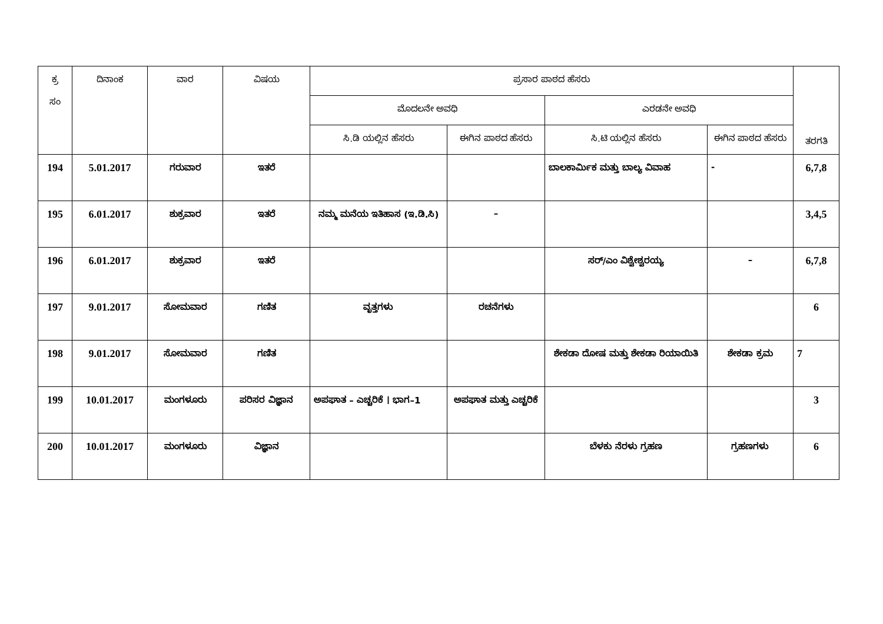| ಕ್ರ ಸಂ | ದಿನಾಂಕ | ವಾರ | ವಿಷಯ | ಪ್ರಸಾರ ಪಾಠದ ಹೆಸರು | | | | ತರಗತಿ |
| --- | --- | --- | --- | --- | --- | --- | --- | --- |
| | | | | ಮೊದಲನೇ ಅವಧಿ | | ಎರಡನೇ ಅವಧಿ | | |
| | | | | ಸಿ.ಡಿ ಯಲ್ಲಿನ ಹೆಸರು | ಈಗಿನ ಪಾಠದ ಹೆಸರು | ಸಿ.ಟಿ ಯಲ್ಲಿನ ಹೆಸರು | ಈಗಿನ ಪಾಠದ ಹೆಸರು | |
| 194 | 5.01.2017 | ಗರುವಾರ | ಇತರೆ | | | ಬಾಲಕಾರ್ಮಿಕ ಮತ್ತು ಬಾಲ್ಯ ವಿವಾಹ | - | 6,7,8 |
| 195 | 6.01.2017 | ಶುಕ್ರವಾರ | ಇತರೆ | ನಮ್ಮ ಮನೆಯ ಇತಿಹಾಸ (ಇ.ಡಿ.ಸಿ) | – | | | 3,4,5 |
| 196 | 6.01.2017 | ಶುಕ್ರವಾರ | ಇತರೆ | | | ಸರ್/ಎಂ ವಿಶ್ವೇಶ್ವರಯ್ಯ | – | 6,7,8 |
| 197 | 9.01.2017 | ಸೋಮವಾರ | ಗಣಿತ | ವೃತ್ತಗಳು | ರಚನೆಗಳು | | | 6 |
| 198 | 9.01.2017 | ಸೋಮವಾರ | ಗಣಿತ | | | ಶೇಕಡಾ ದೋಷ ಮತ್ತು ಶೇಕಡಾ ರಿಯಾಯಿತಿ | ಶೇಕಡಾ ಕ್ರಮ | 7 |
| 199 | 10.01.2017 | ಮಂಗಳೂರು | ಪರಿಸರ ವಿಜ್ಞಾನ | ಅಪಘಾತ – ಎಚ್ಚರಿಕೆ । ಭಾಗ–1 | ಅಪಘಾತ ಮತ್ತು ಎಚ್ಚರಿಕೆ | | | 3 |
| 200 | 10.01.2017 | ಮಂಗಳೂರು | ವಿಜ್ಞಾನ | | | ಬೆಳಕು ನೆರಳು ಗ್ರಹಣ | ಗ್ರಹಣಗಳು | 6 |